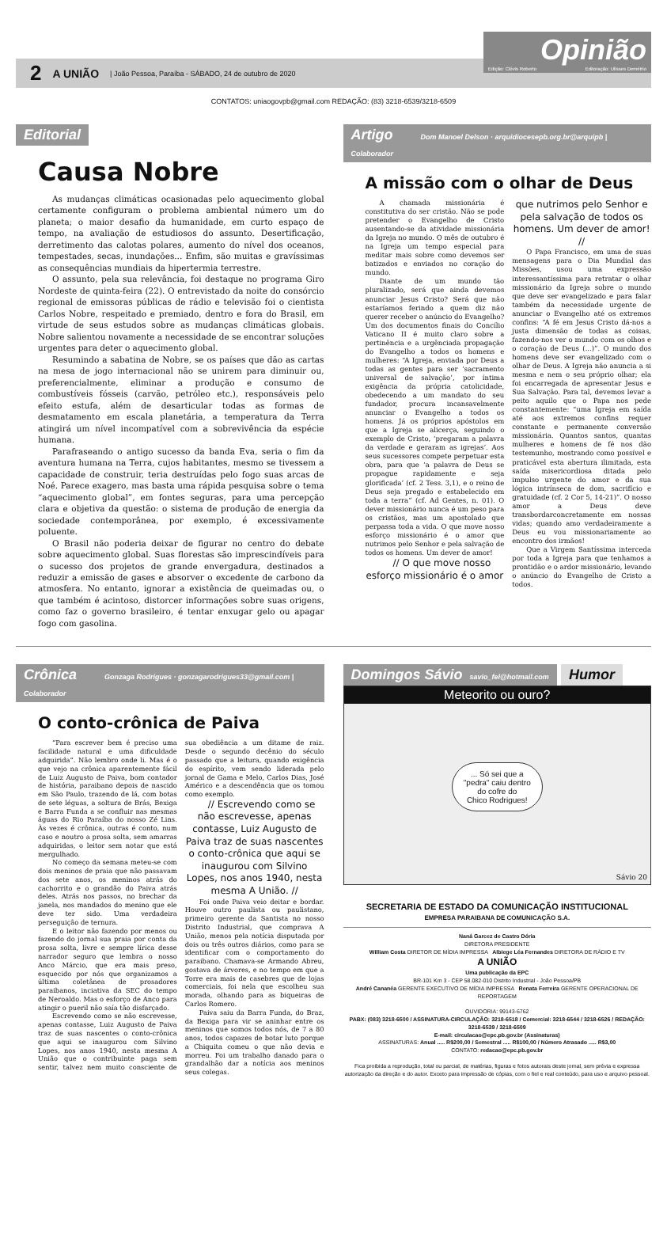2 A UNIÃO | João Pessoa, Paraíba - SÁBADO, 24 de outubro de 2020
Opinião
Edição: Clóvis Roberto Editoração: Ulisses Demétrio
CONTATOS: uniaogovpb@gmail.com REDAÇÃO: (83) 3218-6539/3218-6509
Editorial
Causa Nobre
As mudanças climáticas ocasionadas pelo aquecimento global certamente configuram o problema ambiental número um do planeta; o maior desafio da humanidade, em curto espaço de tempo, na avaliação de estudiosos do assunto. Desertificação, derretimento das calotas polares, aumento do nível dos oceanos, tempestades, secas, inundações... Enfim, são muitas e gravíssimas as consequências mundiais da hipertermia terrestre.
O assunto, pela sua relevância, foi destaque no programa Giro Nordeste de quinta-feira (22). O entrevistado da noite do consórcio regional de emissoras públicas de rádio e televisão foi o cientista Carlos Nobre, respeitado e premiado, dentro e fora do Brasil, em virtude de seus estudos sobre as mudanças climáticas globais. Nobre salientou novamente a necessidade de se encontrar soluções urgentes para deter o aquecimento global.
Resumindo a sabatina de Nobre, se os países que dão as cartas na mesa de jogo internacional não se unirem para diminuir ou, preferencialmente, eliminar a produção e consumo de combustíveis fósseis (carvão, petróleo etc.), responsáveis pelo efeito estufa, além de desarticular todas as formas de desmatamento em escala planetária, a temperatura da Terra atingirá um nível incompatível com a sobrevivência da espécie humana.
Parafraseando o antigo sucesso da banda Eva, seria o fim da aventura humana na Terra, cujos habitantes, mesmo se tivessem a capacidade de construir, teria destruídas pelo fogo suas arcas de Noé. Parece exagero, mas basta uma rápida pesquisa sobre o tema “aquecimento global”, em fontes seguras, para uma percepção clara e objetiva da questão: o sistema de produção de energia da sociedade contemporânea, por exemplo, é excessivamente poluente.
O Brasil não poderia deixar de figurar no centro do debate sobre aquecimento global. Suas florestas são imprescindíveis para o sucesso dos projetos de grande envergadura, destinados a reduzir a emissão de gases e absorver o excedente de carbono da atmosfera. No entanto, ignorar a existência de queimadas ou, o que também é acintoso, distorcer informações sobre suas origens, como faz o governo brasileiro, é tentar enxugar gelo ou apagar fogo com gasolina.
Artigo Dom Manoel Delson · arquidiocesepb.org.br@arquipb | Colaborador
A missão com o olhar de Deus
A chamada missionária é constitutiva do ser cristão. Não se pode pretender o Evangelho de Cristo ausentando-se da atividade missionária da Igreja no mundo. O mês de outubro é na Igreja um tempo especial para meditar mais sobre como devemos ser batizados e enviados no coração do mundo.
Diante de um mundo tão pluralizado, será que ainda devemos anunciar Jesus Cristo? Será que não estaríamos ferindo a quem diz não querer receber o anúncio do Evangelho? Um dos documentos finais do Concílio Vaticano II é muito claro sobre a pertinência e a urgênciada propagação do Evangelho a todos os homens e mulheres: “A Igreja, enviada por Deus a todas as gentes para ser ‘sacramento universal de salvação’, por íntima exigência da própria catolicidade, obedecendo a um mandato do seu fundador, procura incansavelmente anunciar o Evangelho a todos os homens. Já os próprios apóstolos em que a Igreja se alicerça, seguindo o exemplo de Cristo, ‘pregaram a palavra da verdade e geraram as igrejas’. Aos seus sucessores compete perpetuar esta obra, para que ‘a palavra de Deus se propague rapidamente e seja glorificada’ (cf. 2 Tess. 3,1), e o reino de Deus seja pregado e estabelecido em toda a terra” (cf. Ad Gentes, n. 01). O dever missionário nunca é um peso para os cristãos, mas um apostolado que perpassa toda a vida. O que move nosso esforço missionário é o amor que nutrimos pelo Senhor e pela salvação de todos os homens. Um dever de amor!
// O que move nosso esforço missionário é o amor que nutrimos pelo Senhor e pela salvação de todos os homens. Um dever de amor! //
O Papa Francisco, em uma de suas mensagens para o Dia Mundial das Missões, usou uma expressão interessantíssima para retratar o olhar missionário da Igreja sobre o mundo que deve ser evangelizado e para falar também da necessidade urgente de anunciar o Evangelho até os extremos confins: “A fé em Jesus Cristo dá-nos a justa dimensão de todas as coisas, fazendo-nos ver o mundo com os olhos e o coração de Deus (...)”. O mundo dos homens deve ser evangelizado com o olhar de Deus. A Igreja não anuncia a si mesma e nem o seu próprio olhar; ela foi encarregada de apresentar Jesus e Sua Salvação. Para tal, devemos levar a peito aquilo que o Papa nos pede constantemente: “uma Igreja em saída até aos extremos confins requer constante e permanente conversão missionária. Quantos santos, quantas mulheres e homens de fé nos dão testemunho, mostrando como possível e praticável esta abertura ilimitada, esta saída misericordiosa ditada pelo impulso urgente do amor e da sua lógica intrínseca de dom, sacrifício e gratuidade (cf. 2 Cor 5, 14-21)”. O nosso amor a Deus deve transbordarconcretamente em nossas vidas; quando amo verdadeiramente a Deus eu vou missionariamente ao encontro dos irmãos!
Que a Virgem Santíssima interceda por toda a Igreja para que tenhamos a prontidão e o ardor missionário, levando o anúncio do Evangelho de Cristo a todos.
Crônica Gonzaga Rodrigues · gonzagarodrigues33@gmail.com | Colaborador
O conto-crônica de Paiva
“Para escrever bem é preciso uma facilidade natural e uma dificuldade adquirida”. Não lembro onde li. Mas é o que vejo na crônica aparentemente fácil de Luiz Augusto de Paiva, bom contador de história, paraibano depois de nascido em São Paulo, trazendo de lá, com botas de sete léguas, a soltura de Brás, Bexiga e Barra Funda a se confluir nas mesmas águas do Rio Paraíba do nosso Zé Lins. Às vezes é crônica, outras é conto, num caso e noutro a prosa solta, sem amarras adquiridas, o leitor sem notar que está mergulhado.
No começo da semana meteu-se com dois meninos de praia que não passavam dos sete anos, os meninos atrás do cachorrito e o grandão do Paiva atrás deles. Atrás nos passos, no brechar da janela, nos mandados do menino que ele deve ter sido. Uma verdadeira perseguição de ternura.
E o leitor não fazendo por menos ou fazendo do jornal sua praia por conta da prosa solta, livre e sempre lírica desse narrador seguro que lembra o nosso Anco Márcio, que era mais preso, esquecido por nós que organizamos a última coletânea de prosadores paraibanos, inciativa da SEC do tempo de Neroaldo. Mas o esforço de Anco para atingir o pueril não saía tão disfarçado.
Escrevendo como se não escrevesse, apenas contasse, Luiz Augusto de Paiva traz de suas nascentes o conto-crônica que aqui se inaugurou com Silvino Lopes, nos anos 1940, nesta mesma A União que o contribuinte paga sem sentir, talvez nem muito consciente de sua obediência a um ditame de raiz. Desde o segundo decênio do século passado que a leitura, quando exigência do espírito, vem sendo liderada pelo jornal de Gama e Melo, Carlos Dias, José Américo e a descendência que os tomou como exemplo.
// Escrevendo como se não escrevesse, apenas contasse, Luiz Augusto de Paiva traz de suas nascentes o conto-crônica que aqui se inaugurou com Silvino Lopes, nos anos 1940, nesta mesma A União. //
Foi onde Paiva veio deitar e bordar. Houve outro paulista ou paulistano, primeiro gerente da Santista no nosso Distrito Industrial, que comprava A União, menos pela notícia disputada por dois ou três outros diários, como para se identificar com o comportamento do paraibano. Chamava-se Armando Abreu, gostava de árvores, e no tempo em que a Torre era mais de casebres que de lojas comerciais, foi nela que escolheu sua morada, olhando para as biqueiras de Carlos Romero.
Paiva saiu da Barra Funda, do Braz, da Bexiga para vir se aninhar entre os meninos que somos todos nós, de 7 a 80 anos, todos capazes de botar luto porque a Chiquita comeu o que não devia e morreu. Foi um trabalho danado para o grandalhão dar a notícia aos meninos seus colegas.
Domingos Sávio savio_fel@hotmail.com Humor
Meteorito ou ouro?
... Só sei que a
"pedra" caiu dentro
do cofre do
Chico Rodrigues!
Sávio 20
SECRETARIA DE ESTADO DA COMUNICAÇÃO INSTITUCIONAL
EMPRESA PARAIBANA DE COMUNICAÇÃO S.A.
Naná Garcez de Castro Dória
DIRETORA PRESIDENTE
William Costa DIRETOR DE MÍDIA IMPRESSA Albiege Léa Fernandes DIRETORA DE RÁDIO E TV
A UNIÃO
Uma publicação da EPC
BR-101 Km 3 - CEP 58.082-010 Distrito Industrial - João Pessoa/PB
André Cananéa GERENTE EXECUTIVO DE MÍDIA IMPRESSA Renata Ferreira GERENTE OPERACIONAL DE REPORTAGEM
OUVIDORIA: 99143-6762
PABX: (083) 3218-6500 / ASSINATURA-CIRCULAÇÃO: 3218-6518 / Comercial: 3218-6544 / 3218-6526 / REDAÇÃO: 3218-6539 / 3218-6509
E-mail: circulacao@epc.pb.gov.br (Assinaturas)
ASSINATURAS: Anual ..... R$200,00 / Semestral ..... R$100,00 / Número Atrasado ..... R$3,00
CONTATO: redacao@epc.pb.gov.br
Fica proibida a reprodução, total ou parcial, de matérias, figuras e fotos autorais deste jornal, sem prévia e expressa autorização da direção e do autor. Exceto para impressão de cópias, com o fiel e real conteúdo, para uso e arquivo pessoal.